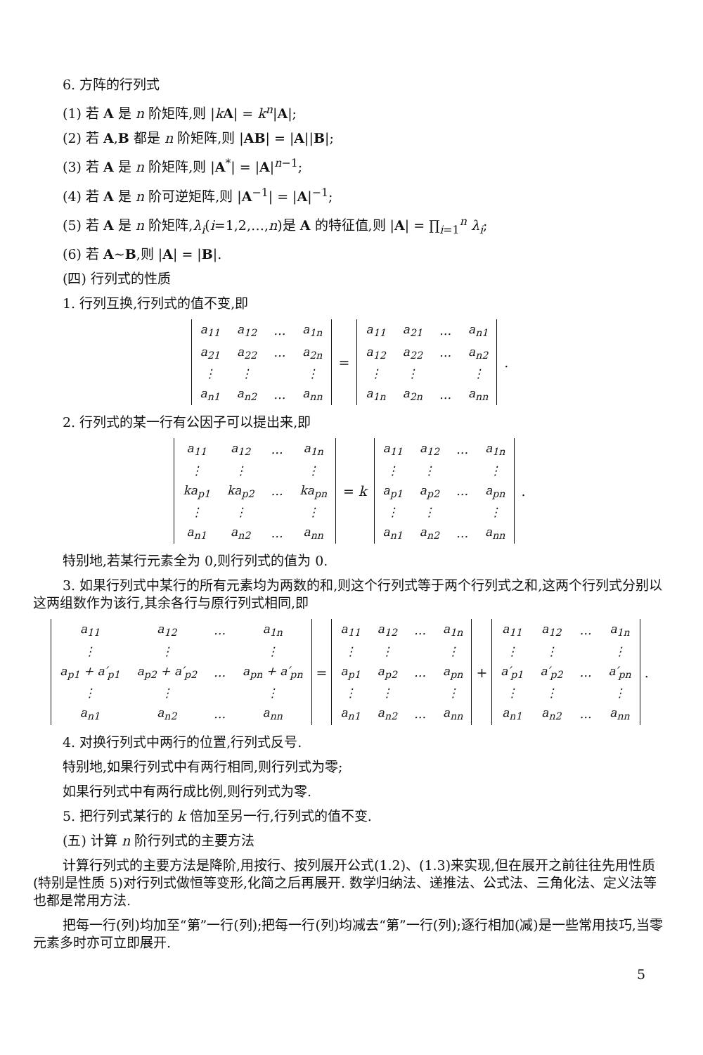6. 方阵的行列式
(1) 若 A 是 n 阶矩阵,则 |kA| = k<sup>n</sup>|A|;
(2) 若 A,B 都是 n 阶矩阵,则 |AB| = |A||B|;
(3) 若 A 是 n 阶矩阵,则 |A<sup>*</sup>| = |A|<sup>n−1</sup>;
(4) 若 A 是 n 阶可逆矩阵,则 |A<sup>−1</sup>| = |A|<sup>−1</sup>;
(5) 若 A 是 n 阶矩阵,λ<sub>i</sub>(i=1,2,…,n)是 A 的特征值,则 |A| = ∏<sub>i=1</sub><sup>n</sup> λ<sub>i</sub>;
(6) 若 A~B,则 |A| = |B|.
(四) 行列式的性质
1. 行列互换,行列式的值不变,即
| a<sub>11</sub> | a<sub>12</sub> | … | a<sub>1n</sub> |
| a<sub>21</sub> | a<sub>22</sub> | … | a<sub>2n</sub> |
| ⋮ | ⋮ | | ⋮ |
| a<sub>n1</sub> | a<sub>n2</sub> | … | a<sub>nn</sub> |
=
| a<sub>11</sub> | a<sub>21</sub> | … | a<sub>n1</sub> |
| a<sub>12</sub> | a<sub>22</sub> | … | a<sub>n2</sub> |
| ⋮ | ⋮ | | ⋮ |
| a<sub>1n</sub> | a<sub>2n</sub> | … | a<sub>nn</sub> |
.
2. 行列式的某一行有公因子可以提出来,即
| a<sub>11</sub> | a<sub>12</sub> | … | a<sub>1n</sub> |
| ⋮ | ⋮ | | ⋮ |
| ka<sub>p1</sub> | ka<sub>p2</sub> | … | ka<sub>pn</sub> |
| ⋮ | ⋮ | | ⋮ |
| a<sub>n1</sub> | a<sub>n2</sub> | … | a<sub>nn</sub> |
= k
| a<sub>11</sub> | a<sub>12</sub> | … | a<sub>1n</sub> |
| ⋮ | ⋮ | | ⋮ |
| a<sub>p1</sub> | a<sub>p2</sub> | … | a<sub>pn</sub> |
| ⋮ | ⋮ | | ⋮ |
| a<sub>n1</sub> | a<sub>n2</sub> | … | a<sub>nn</sub> |
.
特别地,若某行元素全为 0,则行列式的值为 0.
3. 如果行列式中某行的所有元素均为两数的和,则这个行列式等于两个行列式之和,这两个行列式分别以这两组数作为该行,其余各行与原行列式相同,即
| a<sub>11</sub> | a<sub>12</sub> | … | a<sub>1n</sub> |
| ⋮ | ⋮ | | ⋮ |
| a<sub>p1</sub> + a′<sub>p1</sub> | a<sub>p2</sub> + a′<sub>p2</sub> | … | a<sub>pn</sub> + a′<sub>pn</sub> |
| ⋮ | ⋮ | | ⋮ |
| a<sub>n1</sub> | a<sub>n2</sub> | … | a<sub>nn</sub> |
=
| a<sub>11</sub> | a<sub>12</sub> | … | a<sub>1n</sub> |
| ⋮ | ⋮ | | ⋮ |
| a<sub>p1</sub> | a<sub>p2</sub> | … | a<sub>pn</sub> |
| ⋮ | ⋮ | | ⋮ |
| a<sub>n1</sub> | a<sub>n2</sub> | … | a<sub>nn</sub> |
+
| a<sub>11</sub> | a<sub>12</sub> | … | a<sub>1n</sub> |
| ⋮ | ⋮ | | ⋮ |
| a′<sub>p1</sub> | a′<sub>p2</sub> | … | a′<sub>pn</sub> |
| ⋮ | ⋮ | | ⋮ |
| a<sub>n1</sub> | a<sub>n2</sub> | … | a<sub>nn</sub> |
.
4. 对换行列式中两行的位置,行列式反号.
特别地,如果行列式中有两行相同,则行列式为零;
如果行列式中有两行成比例,则行列式为零.
5. 把行列式某行的 k 倍加至另一行,行列式的值不变.
(五) 计算 n 阶行列式的主要方法
计算行列式的主要方法是降阶,用按行、按列展开公式(1.2)、(1.3)来实现,但在展开之前往往先用性质(特别是性质 5)对行列式做恒等变形,化简之后再展开. 数学归纳法、递推法、公式法、三角化法、定义法等也都是常用方法.
把每一行(列)均加至“第”一行(列);把每一行(列)均减去“第”一行(列);逐行相加(减)是一些常用技巧,当零元素多时亦可立即展开.
5